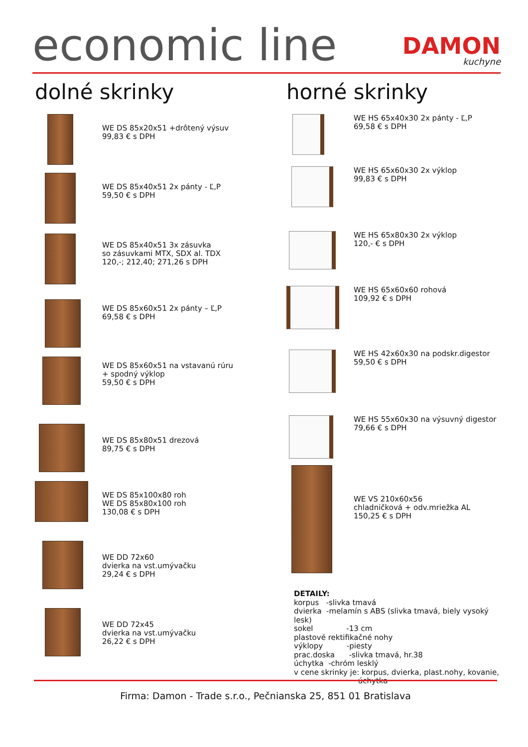economic line
DAMON
kuchyne
dolné skrinky
WE DS 85x20x51 +drôtený výsuv
99,83 € s DPH
WE DS 85x40x51 2x pánty - Ľ,P
59,50 € s DPH
WE DS 85x40x51 3x zásuvka
so zásuvkami MTX, SDX al. TDX
120,-; 212,40; 271,26 s DPH
WE DS 85x60x51 2x pánty – Ľ,P
69,58 € s DPH
WE DS 85x60x51 na vstavanú rúru
+ spodný výklop
59,50 € s DPH
WE DS 85x80x51 drezová
89,75 € s DPH
WE DS 85x100x80 roh
WE DS 85x80x100 roh
130,08 € s DPH
WE DD 72x60
dvierka na vst.umývačku
29,24 € s DPH
WE DD 72x45
dvierka na vst.umývačku
26,22 € s DPH
horné skrinky
WE HS 65x40x30 2x pánty - Ľ,P
69,58 € s DPH
WE HS 65x60x30 2x výklop
99,83 € s DPH
WE HS 65x80x30 2x výklop
120,- € s DPH
WE HS 65x60x60 rohová
109,92 € s DPH
WE HS 42x60x30 na podskr.digestor
59,50 € s DPH
WE HS 55x60x30 na výsuvný digestor
79,66 € s DPH
WE VS 210x60x56
chladničková + odv.mriežka AL
150,25 € s DPH
DETAILY:
korpus -slivka tmavá
dvierka -melamín s ABS (slivka tmavá, biely vysoký lesk)
sokel -13 cm
plastové rektifikačné nohy
výklopy -piesty
prac.doska -slivka tmavá, hr.38
úchytka -chróm lesklý
v cene skrinky je: korpus, dvierka, plast.nohy, kovanie,
úchytka
Firma: Damon - Trade s.r.o., Pečnianska 25, 851 01 Bratislava